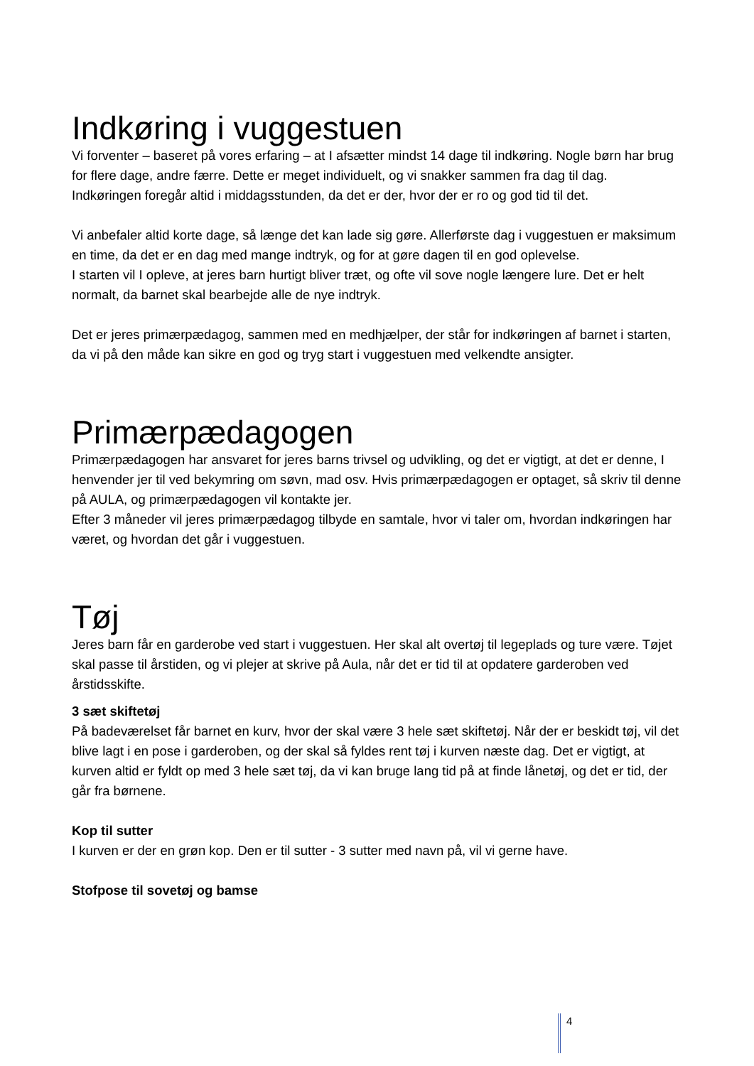Indkøring i vuggestuen
Vi forventer – baseret på vores erfaring – at I afsætter mindst 14 dage til indkøring. Nogle børn har brug for flere dage, andre færre. Dette er meget individuelt, og vi snakker sammen fra dag til dag.
Indkøringen foregår altid i middagsstunden, da det er der, hvor der er ro og god tid til det.
Vi anbefaler altid korte dage, så længe det kan lade sig gøre. Allerførste dag i vuggestuen er maksimum en time, da det er en dag med mange indtryk, og for at gøre dagen til en god oplevelse.
I starten vil I opleve, at jeres barn hurtigt bliver træt, og ofte vil sove nogle længere lure. Det er helt normalt, da barnet skal bearbejde alle de nye indtryk.
Det er jeres primærpædagog, sammen med en medhjælper, der står for indkøringen af barnet i starten, da vi på den måde kan sikre en god og tryg start i vuggestuen med velkendte ansigter.
Primærpædagogen
Primærpædagogen har ansvaret for jeres barns trivsel og udvikling, og det er vigtigt, at det er denne, I henvender jer til ved bekymring om søvn, mad osv. Hvis primærpædagogen er optaget, så skriv til denne på AULA, og primærpædagogen vil kontakte jer.
Efter 3 måneder vil jeres primærpædagog tilbyde en samtale, hvor vi taler om, hvordan indkøringen har været, og hvordan det går i vuggestuen.
Tøj
Jeres barn får en garderobe ved start i vuggestuen. Her skal alt overtøj til legeplads og ture være. Tøjet skal passe til årstiden, og vi plejer at skrive på Aula, når det er tid til at opdatere garderoben ved årstidsskifte.
3 sæt skiftetøj
På badeværelset får barnet en kurv, hvor der skal være 3 hele sæt skiftetøj. Når der er beskidt tøj, vil det blive lagt i en pose i garderoben, og der skal så fyldes rent tøj i kurven næste dag. Det er vigtigt, at kurven altid er fyldt op med 3 hele sæt tøj, da vi kan bruge lang tid på at finde lånetøj, og det er tid, der går fra børnene.
Kop til sutter
I kurven er der en grøn kop. Den er til sutter - 3 sutter med navn på, vil vi gerne have.
Stofpose til sovetøj og bamse
4